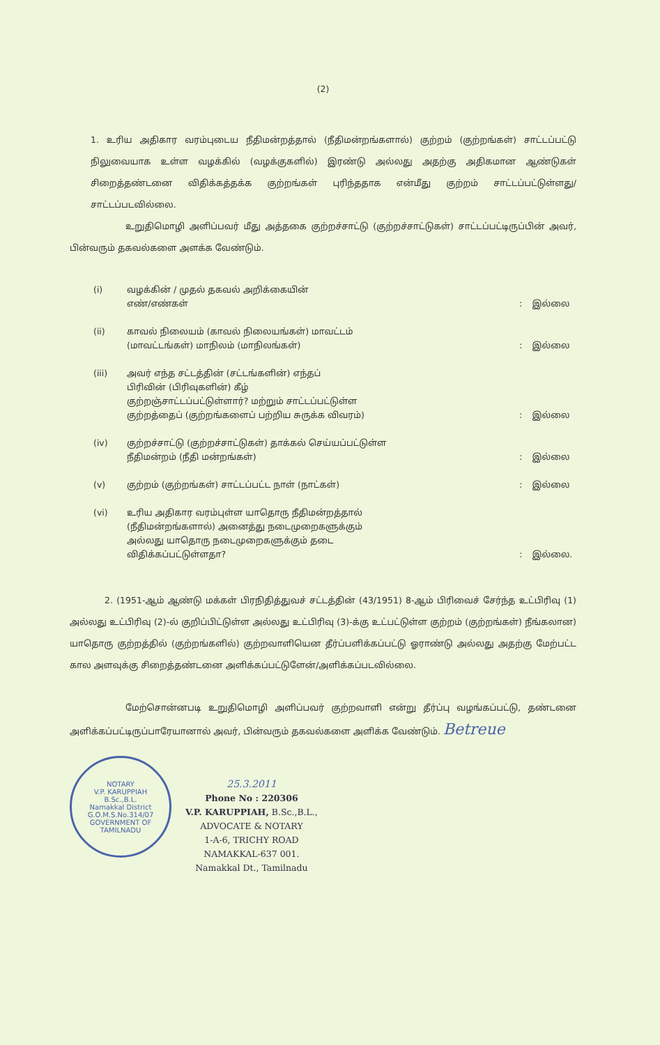(2)
1. உரிய அதிகார வரம்புடைய நீதிமன்றத்தால் (நீதிமன்றங்களால்) குற்றம் (குற்றங்கள்) சாட்டப்பட்டு நிலுவையாக உள்ள வழக்கில் (வழக்குகளில்) இரண்டு அல்லது அதற்கு அதிகமான ஆண்டுகள் சிறைத்தண்டனை விதிக்கத்தக்க குற்றங்கள் புரிந்ததாக என்மீது குற்றம் சாட்டப்பட்டுள்ளது/சாட்டப்படவில்லை.
உறுதிமொழி அளிப்பவர் மீது அத்தகை குற்றச்சாட்டு (குற்றச்சாட்டுகள்) சாட்டப்பட்டிருப்பின் அவர், பின்வரும் தகவல்களை அளக்க வேண்டும்.
| (i) | வழக்கின் / முதல் தகவல் அறிக்கையின் எண்/எண்கள் | : | இல்லை |
| (ii) | காவல் நிலையம் (காவல் நிலையங்கள்) மாவட்டம் (மாவட்டங்கள்) மாநிலம் (மாநிலங்கள்) | : | இல்லை |
| (iii) | அவர் எந்த சட்டத்தின் (சட்டங்களின்) எந்தப் பிரிவின் (பிரிவுகளின்) கீழ் குற்றஞ்சாட்டப்பட்டுள்ளார்? மற்றும் சாட்டப்பட்டுள்ள குற்றத்தைப் (குற்றங்களைப் பற்றிய சுருக்க விவரம்) | : | இல்லை |
| (iv) | குற்றச்சாட்டு (குற்றச்சாட்டுகள்) தாக்கல் செய்யப்பட்டுள்ள நீதிமன்றம் (நீதி மன்றங்கள்) | : | இல்லை |
| (v) | குற்றம் (குற்றங்கள்) சாட்டப்பட்ட நாள் (நாட்கள்) | : | இல்லை |
| (vi) | உரிய அதிகார வரம்புள்ள யாதொரு நீதிமன்றத்தால் (நீதிமன்றங்களால்) அனைத்து நடைமுறைகளுக்கும் அல்லது யாதொரு நடைமுறைகளுக்கும் தடை விதிக்கப்பட்டுள்ளதா? | : | இல்லை. |
2. (1951-ஆம் ஆண்டு மக்கள் பிரநிதித்துவச் சட்டத்தின் (43/1951) 8-ஆம் பிரிவைச் சேர்ந்த உட்பிரிவு (1) அல்லது உட்பிரிவு (2)-ல் குறிப்பிட்டுள்ள அல்லது உட்பிரிவு (3)-க்கு உட்பட்டுள்ள குற்றம் (குற்றங்கள்) நீங்கலான) யாதொரு குற்றத்தில் (குற்றங்களில்) குற்றவாளியென தீர்ப்பளிக்கப்பட்டு ஓராண்டு அல்லது அதற்கு மேற்பட்ட கால அளவுக்கு சிறைத்தண்டனை அளிக்கப்பட்டுளேன்/அளிக்கப்படவில்லை.
மேற்சொன்னபடி உறுதிமொழி அளிப்பவர் குற்றவாளி என்று தீர்ப்பு வழங்கப்பட்டு, தண்டனை அளிக்கப்பட்டிருப்பாரேயானால் அவர், பின்வரும் தகவல்களை அளிக்க வேண்டும். Betreue
NOTARY
V.P. KARUPPIAH
B.Sc.,B.L.
Namakkal District
G.O.M.S.No.314/07
GOVERNMENT OF TAMILNADU
25.3.2011
Phone No : 220306
V.P. KARUPPIAH, B.Sc.,B.L.,
ADVOCATE & NOTARY
1-A-6, TRICHY ROAD
NAMAKKAL-637 001.
Namakkal Dt., Tamilnadu